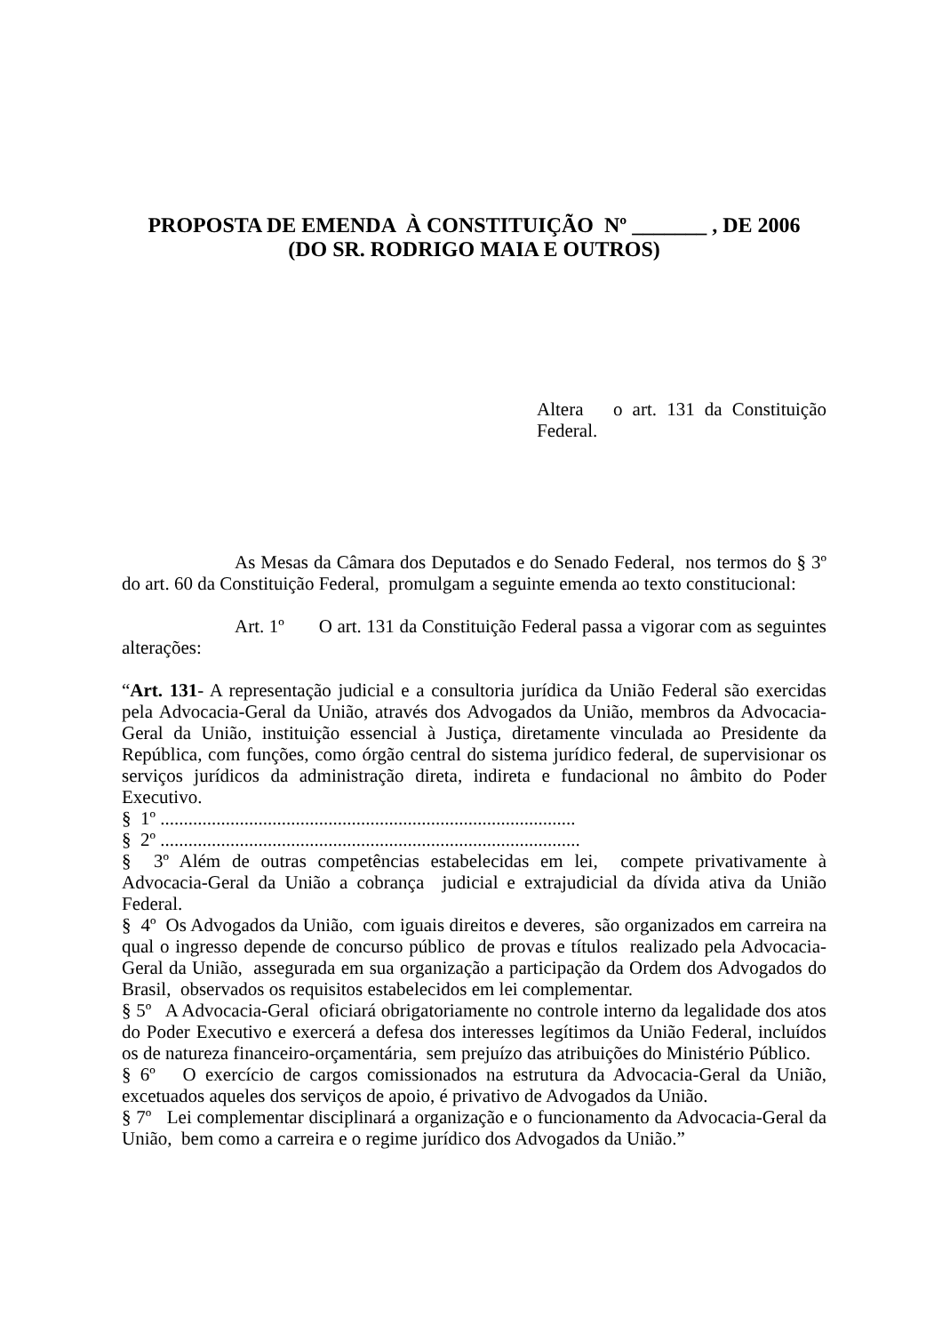PROPOSTA DE EMENDA À CONSTITUIÇÃO Nº _______ , DE 2006
(DO SR. RODRIGO MAIA E OUTROS)
Altera o art. 131 da Constituição Federal.
As Mesas da Câmara dos Deputados e do Senado Federal, nos termos do § 3º do art. 60 da Constituição Federal, promulgam a seguinte emenda ao texto constitucional:
Art. 1º O art. 131 da Constituição Federal passa a vigorar com as seguintes alterações:
“Art. 131- A representação judicial e a consultoria jurídica da União Federal são exercidas pela Advocacia-Geral da União, através dos Advogados da União, membros da Advocacia-Geral da União, instituição essencial à Justiça, diretamente vinculada ao Presidente da República, com funções, como órgão central do sistema jurídico federal, de supervisionar os serviços jurídicos da administração direta, indireta e fundacional no âmbito do Poder Executivo.
§ 1º .........................................................................................
§ 2º ..........................................................................................
§ 3º Além de outras competências estabelecidas em lei, compete privativamente à Advocacia-Geral da União a cobrança judicial e extrajudicial da dívida ativa da União Federal.
§ 4º Os Advogados da União, com iguais direitos e deveres, são organizados em carreira na qual o ingresso depende de concurso público de provas e títulos realizado pela Advocacia-Geral da União, assegurada em sua organização a participação da Ordem dos Advogados do Brasil, observados os requisitos estabelecidos em lei complementar.
§ 5º A Advocacia-Geral oficiará obrigatoriamente no controle interno da legalidade dos atos do Poder Executivo e exercerá a defesa dos interesses legítimos da União Federal, incluídos os de natureza financeiro-orçamentária, sem prejuízo das atribuições do Ministério Público.
§ 6º O exercício de cargos comissionados na estrutura da Advocacia-Geral da União, excetuados aqueles dos serviços de apoio, é privativo de Advogados da União.
§ 7º Lei complementar disciplinará a organização e o funcionamento da Advocacia-Geral da União, bem como a carreira e o regime jurídico dos Advogados da União.”